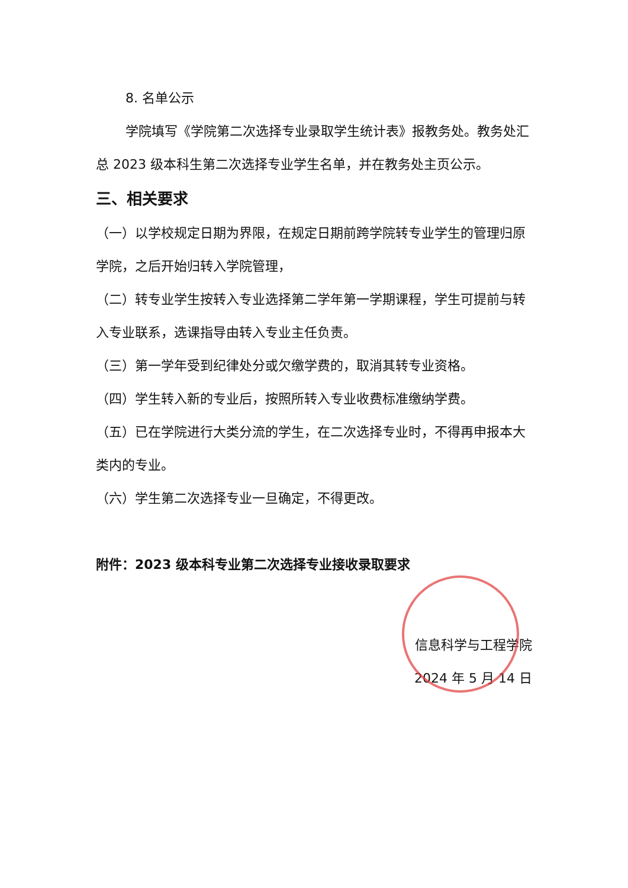8. 名单公示
学院填写《学院第二次选择专业录取学生统计表》报教务处。教务处汇总 2023 级本科生第二次选择专业学生名单，并在教务处主页公示。
三、相关要求
（一）以学校规定日期为界限，在规定日期前跨学院转专业学生的管理归原学院，之后开始归转入学院管理，
（二）转专业学生按转入专业选择第二学年第一学期课程，学生可提前与转入专业联系，选课指导由转入专业主任负责。
（三）第一学年受到纪律处分或欠缴学费的，取消其转专业资格。
（四）学生转入新的专业后，按照所转入专业收费标准缴纳学费。
（五）已在学院进行大类分流的学生，在二次选择专业时，不得再申报本大类内的专业。
（六）学生第二次选择专业一旦确定，不得更改。
附件：2023 级本科专业第二次选择专业接收录取要求
信息科学与工程学院
2024 年 5 月 14 日